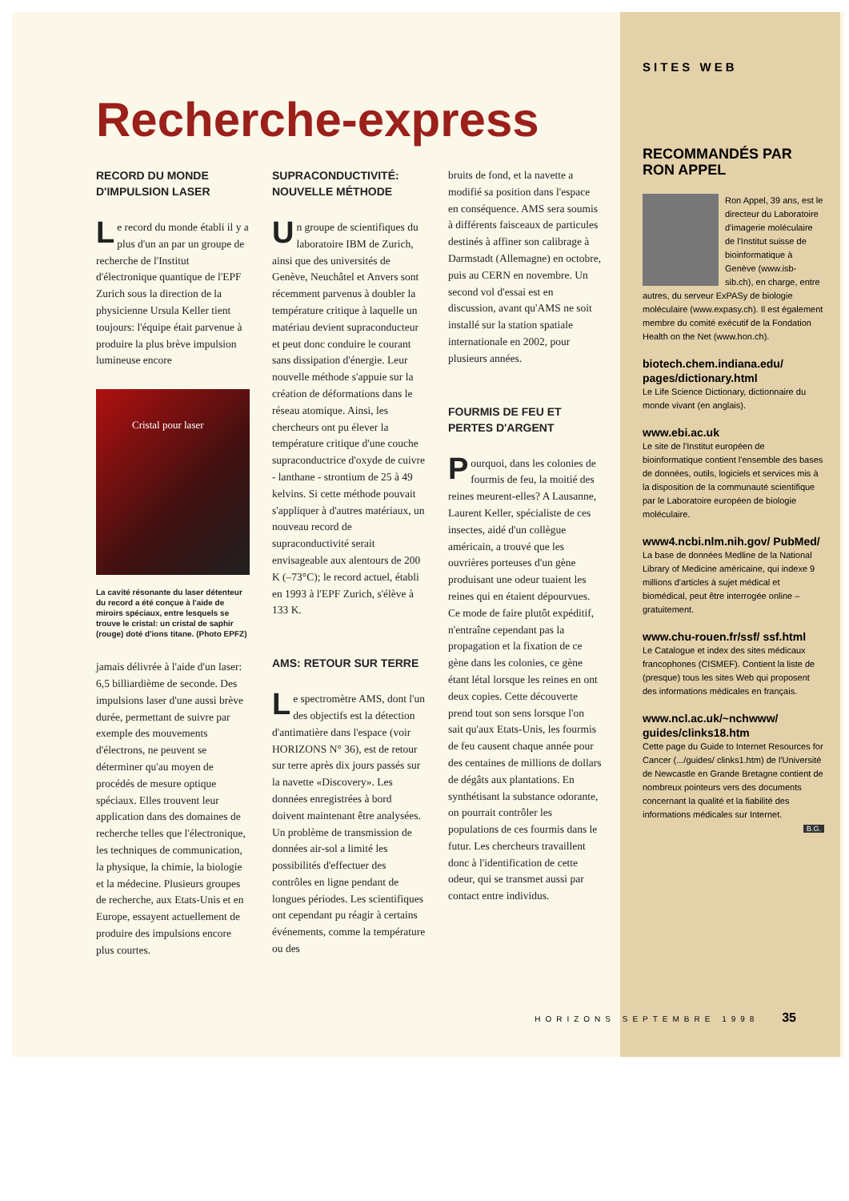Recherche-express
RECORD DU MONDE D'IMPULSION LASER
Le record du monde établi il y a plus d'un an par un groupe de recherche de l'Institut d'électronique quantique de l'EPF Zurich sous la direction de la physicienne Ursula Keller tient toujours: l'équipe était parvenue à produire la plus brève impulsion lumineuse encore
Cristal pour laser
La cavité résonante du laser détenteur du record a été conçue à l'aide de miroirs spéciaux, entre lesquels se trouve le cristal: un cristal de saphir (rouge) doté d'ions titane. (Photo EPFZ)
jamais délivrée à l'aide d'un laser: 6,5 billiardième de seconde. Des impulsions laser d'une aussi brève durée, permettant de suivre par exemple des mouvements d'électrons, ne peuvent se déterminer qu'au moyen de procédés de mesure optique spéciaux. Elles trouvent leur application dans des domaines de recherche telles que l'électronique, les techniques de communication, la physique, la chimie, la biologie et la médecine. Plusieurs groupes de recherche, aux Etats-Unis et en Europe, essayent actuellement de produire des impulsions encore plus courtes.
SUPRACONDUCTIVITÉ: NOUVELLE MÉTHODE
Un groupe de scientifiques du laboratoire IBM de Zurich, ainsi que des universités de Genève, Neuchâtel et Anvers sont récemment parvenus à doubler la température critique à laquelle un matériau devient supraconducteur et peut donc conduire le courant sans dissipation d'énergie. Leur nouvelle méthode s'appuie sur la création de déformations dans le réseau atomique. Ainsi, les chercheurs ont pu élever la température critique d'une couche supraconductrice d'oxyde de cuivre - lanthane - strontium de 25 à 49 kelvins. Si cette méthode pouvait s'appliquer à d'autres matériaux, un nouveau record de supraconductivité serait envisageable aux alentours de 200 K (–73°C); le record actuel, établi en 1993 à l'EPF Zurich, s'élève à 133 K.
AMS: RETOUR SUR TERRE
Le spectromètre AMS, dont l'un des objectifs est la détection d'antimatière dans l'espace (voir HORIZONS N° 36), est de retour sur terre après dix jours passés sur la navette «Discovery». Les données enregistrées à bord doivent maintenant être analysées. Un problème de transmission de données air-sol a limité les possibilités d'effectuer des contrôles en ligne pendant de longues périodes. Les scientifiques ont cependant pu réagir à certains événements, comme la température ou des
bruits de fond, et la navette a modifié sa position dans l'espace en conséquence. AMS sera soumis à différents faisceaux de particules destinés à affiner son calibrage à Darmstadt (Allemagne) en octobre, puis au CERN en novembre. Un second vol d'essai est en discussion, avant qu'AMS ne soit installé sur la station spatiale internationale en 2002, pour plusieurs années.
FOURMIS DE FEU ET PERTES D'ARGENT
Pourquoi, dans les colonies de fourmis de feu, la moitié des reines meurent-elles? A Lausanne, Laurent Keller, spécialiste de ces insectes, aidé d'un collègue américain, a trouvé que les ouvrières porteuses d'un gène produisant une odeur tuaient les reines qui en étaient dépourvues. Ce mode de faire plutôt expéditif, n'entraîne cependant pas la propagation et la fixation de ce gène dans les colonies, ce gène étant létal lorsque les reines en ont deux copies. Cette découverte prend tout son sens lorsque l'on sait qu'aux Etats-Unis, les fourmis de feu causent chaque année pour des centaines de millions de dollars de dégâts aux plantations. En synthétisant la substance odorante, on pourrait contrôler les populations de ces fourmis dans le futur. Les chercheurs travaillent donc à l'identification de cette odeur, qui se transmet aussi par contact entre individus.
SITES WEB
RECOMMANDÉS PAR RON APPEL
Ron Appel, 39 ans, est le directeur du Laboratoire d'imagerie moléculaire de l'Institut suisse de bioinformatique à Genève (www.isb-sib.ch), en charge, entre autres, du serveur ExPASy de biologie moléculaire (www.expasy.ch). Il est également membre du comité exécutif de la Fondation Health on the Net (www.hon.ch).
biotech.chem.indiana.edu/ pages/dictionary.html
Le Life Science Dictionary, dictionnaire du monde vivant (en anglais).
www.ebi.ac.uk
Le site de l'Institut européen de bioinformatique contient l'ensemble des bases de données, outils, logiciels et services mis à la disposition de la communauté scientifique par le Laboratoire européen de biologie moléculaire.
www4.ncbi.nlm.nih.gov/ PubMed/
La base de données Medline de la National Library of Medicine américaine, qui indexe 9 millions d'articles à sujet médical et biomédical, peut être interrogée online – gratuitement.
www.chu-rouen.fr/ssf/ ssf.html
Le Catalogue et index des sites médicaux francophones (CISMEF). Contient la liste de (presque) tous les sites Web qui proposent des informations médicales en français.
www.ncl.ac.uk/~nchwww/ guides/clinks18.htm
Cette page du Guide to Internet Resources for Cancer (.../guides/ clinks1.htm) de l'Université de Newcastle en Grande Bretagne contient de nombreux pointeurs vers des documents concernant la qualité et la fiabilité des informations médicales sur Internet.
B.G.
HORIZONS SEPTEMBRE 1998 35